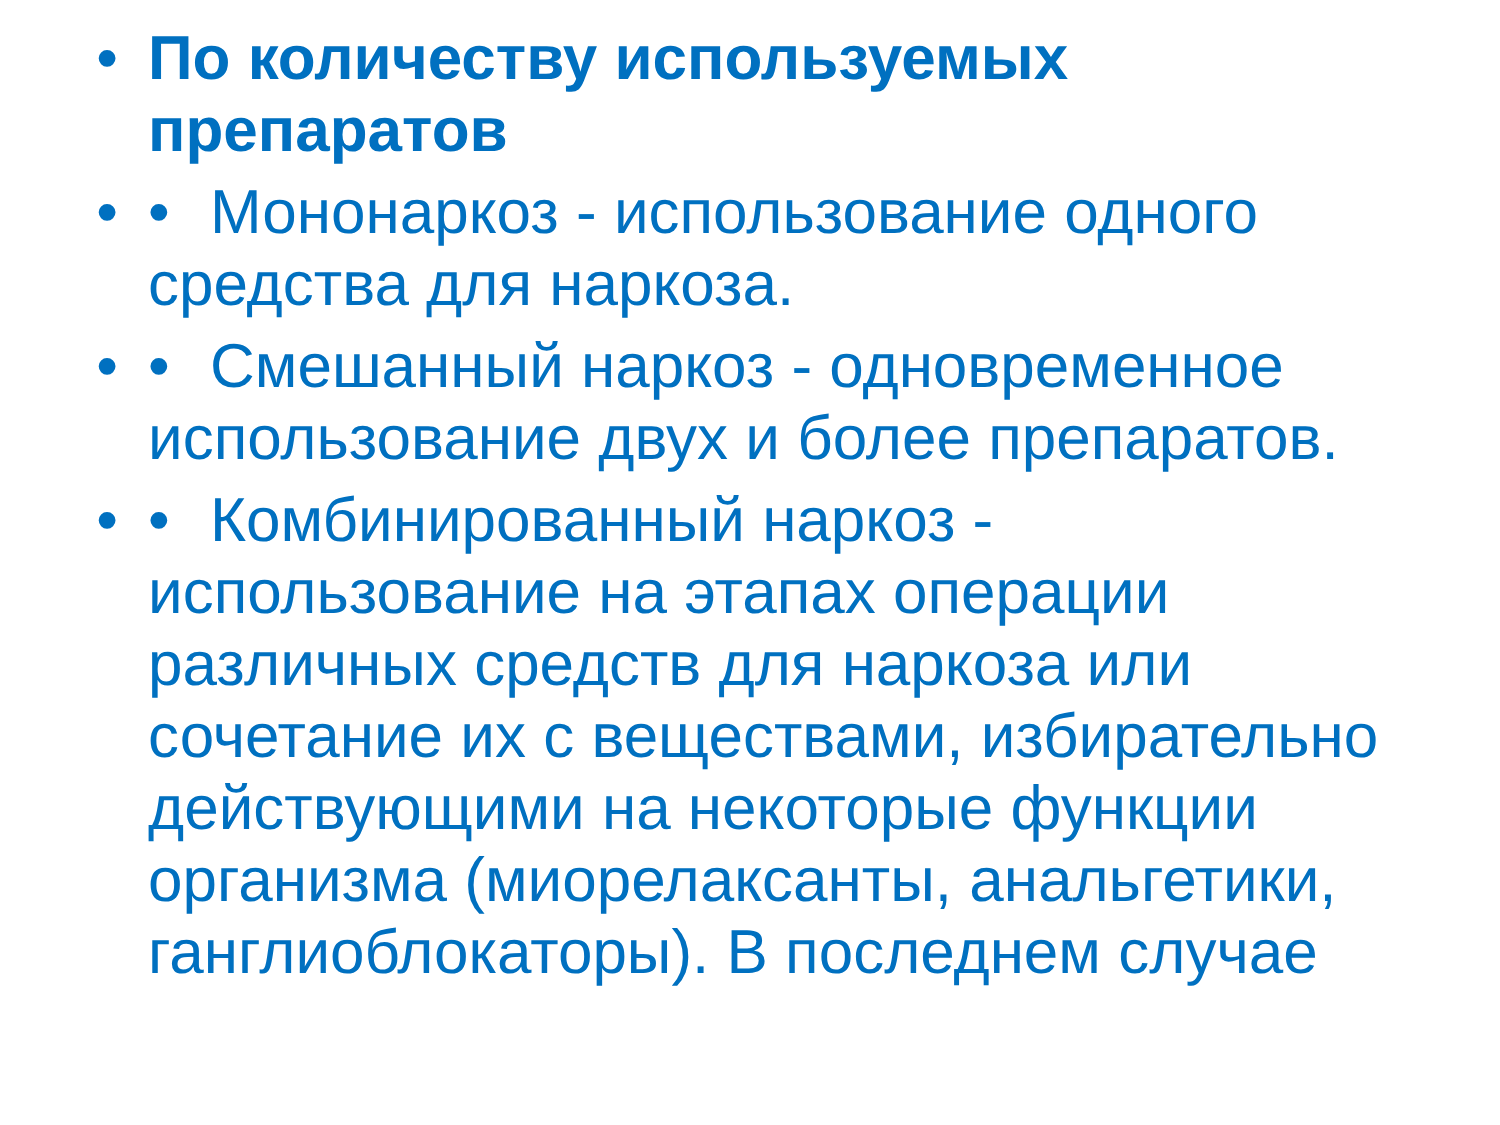• По количеству используемых препаратов
• • Мононаркоз - использование одного средства для наркоза.
• • Смешанный наркоз - одновременное использование двух и более препаратов.
• • Комбинированный наркоз - использование на этапах операции различных средств для наркоза или сочетание их с веществами, избирательно действующими на некоторые функции организма (миорелаксанты, анальгетики, ганглиоблокаторы). В последнем случае